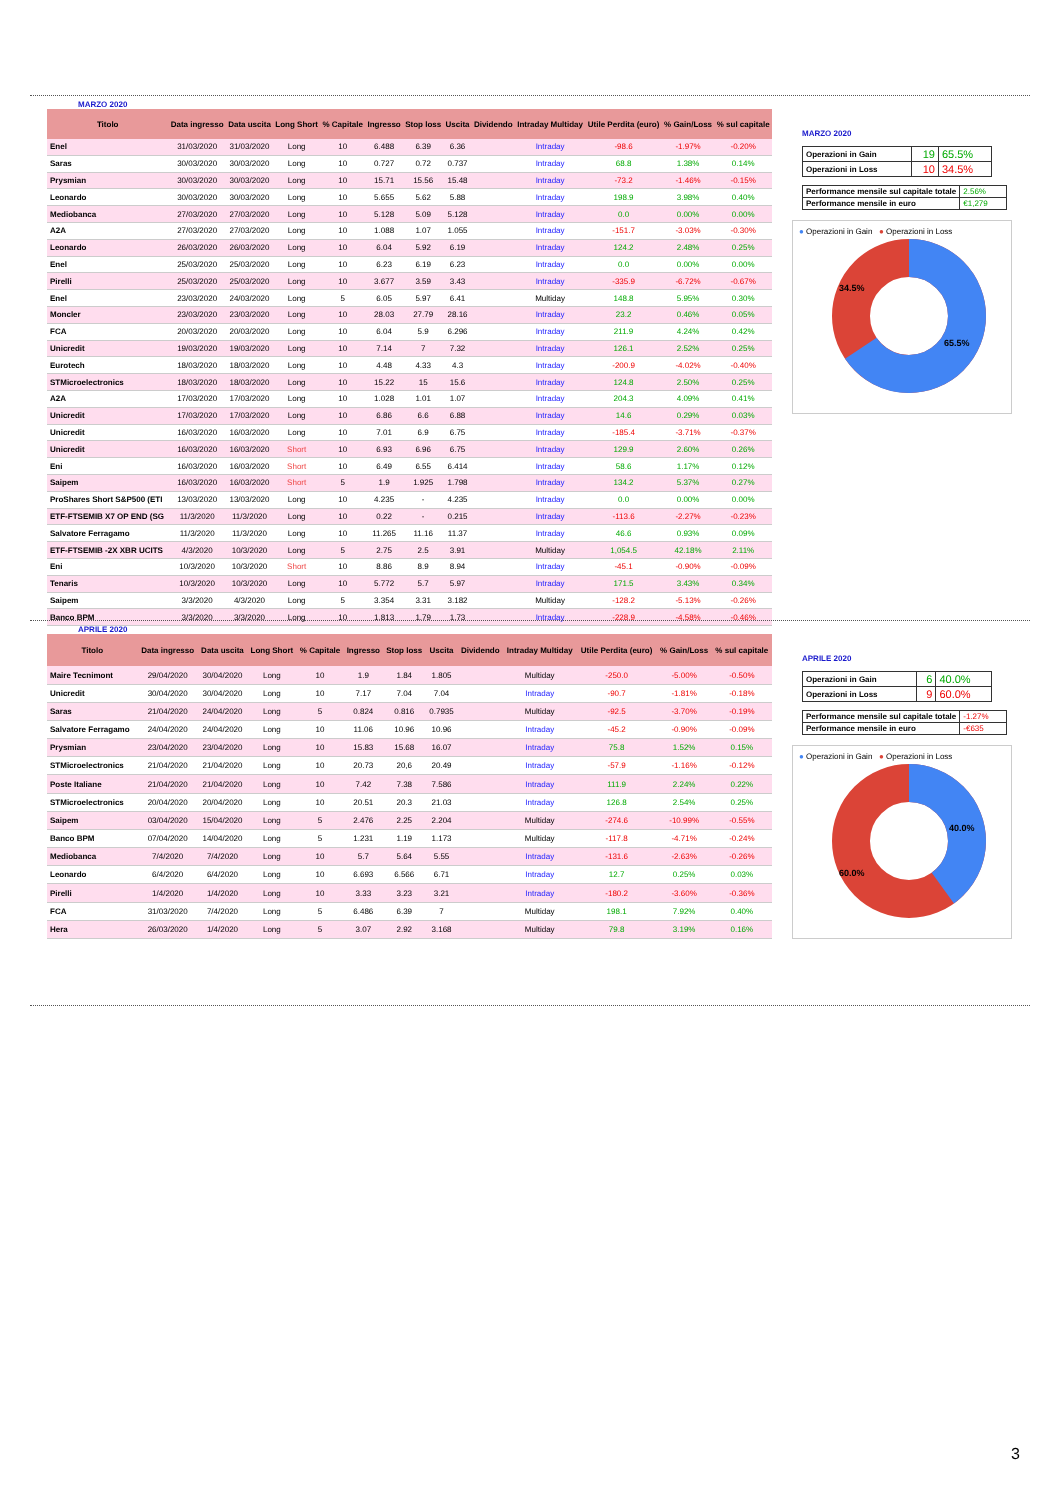MARZO 2020
| Titolo | Data ingresso | Data uscita | Long Short | % Capitale | Ingresso | Stop loss | Uscita | Dividendo | Intraday Multiday | Utile Perdita (euro) | % Gain/Loss | % sul capitale |
| --- | --- | --- | --- | --- | --- | --- | --- | --- | --- | --- | --- | --- |
| Enel | 31/03/2020 | 31/03/2020 | Long | 10 | 6.488 | 6.39 | 6.36 | | Intraday | -98.6 | -1.97% | -0.20% |
| Saras | 30/03/2020 | 30/03/2020 | Long | 10 | 0.727 | 0.72 | 0.737 | | Intraday | 68.8 | 1.38% | 0.14% |
| Prysmian | 30/03/2020 | 30/03/2020 | Long | 10 | 15.71 | 15.56 | 15.48 | | Intraday | -73.2 | -1.46% | -0.15% |
| Leonardo | 30/03/2020 | 30/03/2020 | Long | 10 | 5.655 | 5.62 | 5.88 | | Intraday | 198.9 | 3.98% | 0.40% |
| Mediobanca | 27/03/2020 | 27/03/2020 | Long | 10 | 5.128 | 5.09 | 5.128 | | Intraday | 0.0 | 0.00% | 0.00% |
| A2A | 27/03/2020 | 27/03/2020 | Long | 10 | 1.088 | 1.07 | 1.055 | | Intraday | -151.7 | -3.03% | -0.30% |
| Leonardo | 26/03/2020 | 26/03/2020 | Long | 10 | 6.04 | 5.92 | 6.19 | | Intraday | 124.2 | 2.48% | 0.25% |
| Enel | 25/03/2020 | 25/03/2020 | Long | 10 | 6.23 | 6.19 | 6.23 | | Intraday | 0.0 | 0.00% | 0.00% |
| Pirelli | 25/03/2020 | 25/03/2020 | Long | 10 | 3.677 | 3.59 | 3.43 | | Intraday | -335.9 | -6.72% | -0.67% |
| Enel | 23/03/2020 | 24/03/2020 | Long | 5 | 6.05 | 5.97 | 6.41 | | Multiday | 148.8 | 5.95% | 0.30% |
| Moncler | 23/03/2020 | 23/03/2020 | Long | 10 | 28.03 | 27.79 | 28.16 | | Intraday | 23.2 | 0.46% | 0.05% |
| FCA | 20/03/2020 | 20/03/2020 | Long | 10 | 6.04 | 5.9 | 6.296 | | Intraday | 211.9 | 4.24% | 0.42% |
| Unicredit | 19/03/2020 | 19/03/2020 | Long | 10 | 7.14 | 7 | 7.32 | | Intraday | 126.1 | 2.52% | 0.25% |
| Eurotech | 18/03/2020 | 18/03/2020 | Long | 10 | 4.48 | 4.33 | 4.3 | | Intraday | -200.9 | -4.02% | -0.40% |
| STMicroelectronics | 18/03/2020 | 18/03/2020 | Long | 10 | 15.22 | 15 | 15.6 | | Intraday | 124.8 | 2.50% | 0.25% |
| A2A | 17/03/2020 | 17/03/2020 | Long | 10 | 1.028 | 1.01 | 1.07 | | Intraday | 204.3 | 4.09% | 0.41% |
| Unicredit | 17/03/2020 | 17/03/2020 | Long | 10 | 6.86 | 6.6 | 6.88 | | Intraday | 14.6 | 0.29% | 0.03% |
| Unicredit | 16/03/2020 | 16/03/2020 | Long | 10 | 7.01 | 6.9 | 6.75 | | Intraday | -185.4 | -3.71% | -0.37% |
| Unicredit | 16/03/2020 | 16/03/2020 | Short | 10 | 6.93 | 6.96 | 6.75 | | Intraday | 129.9 | 2.60% | 0.26% |
| Eni | 16/03/2020 | 16/03/2020 | Short | 10 | 6.49 | 6.55 | 6.414 | | Intraday | 58.6 | 1.17% | 0.12% |
| Saipem | 16/03/2020 | 16/03/2020 | Short | 5 | 1.9 | 1.925 | 1.798 | | Intraday | 134.2 | 5.37% | 0.27% |
| ProShares Short S&P500 (ETI | 13/03/2020 | 13/03/2020 | Long | 10 | 4.235 | - | 4.235 | | Intraday | 0.0 | 0.00% | 0.00% |
| ETF-FTSEMIB X7 OP END (SG | 11/3/2020 | 11/3/2020 | Long | 10 | 0.22 | - | 0.215 | | Intraday | -113.6 | -2.27% | -0.23% |
| Salvatore Ferragamo | 11/3/2020 | 11/3/2020 | Long | 10 | 11.265 | 11.16 | 11.37 | | Intraday | 46.6 | 0.93% | 0.09% |
| ETF-FTSEMIB -2X XBR UCITS | 4/3/2020 | 10/3/2020 | Long | 5 | 2.75 | 2.5 | 3.91 | | Multiday | 1,054.5 | 42.18% | 2.11% |
| Eni | 10/3/2020 | 10/3/2020 | Short | 10 | 8.86 | 8.9 | 8.94 | | Intraday | -45.1 | -0.90% | -0.09% |
| Tenaris | 10/3/2020 | 10/3/2020 | Long | 10 | 5.772 | 5.7 | 5.97 | | Intraday | 171.5 | 3.43% | 0.34% |
| Saipem | 3/3/2020 | 4/3/2020 | Long | 5 | 3.354 | 3.31 | 3.182 | | Multiday | -128.2 | -5.13% | -0.26% |
| Banco BPM | 3/3/2020 | 3/3/2020 | Long | 10 | 1.813 | 1.79 | 1.73 | | Intraday | -228.9 | -4.58% | -0.46% |
MARZO 2020
| Operazioni in Gain | 19 | 65.5% |
| Operazioni in Loss | 10 | 34.5% |
| Performance mensile sul capitale totale | 2.56% |
| Performance mensile in euro | €1,279 |
● Operazioni in Gain ● Operazioni in Loss
34.5%
65.5%
APRILE 2020
| Titolo | Data ingresso | Data uscita | Long Short | % Capitale | Ingresso | Stop loss | Uscita | Dividendo | Intraday Multiday | Utile Perdita (euro) | % Gain/Loss | % sul capitale |
| --- | --- | --- | --- | --- | --- | --- | --- | --- | --- | --- | --- | --- |
| Maire Tecnimont | 29/04/2020 | 30/04/2020 | Long | 10 | 1.9 | 1.84 | 1.805 | | Multiday | -250.0 | -5.00% | -0.50% |
| Unicredit | 30/04/2020 | 30/04/2020 | Long | 10 | 7.17 | 7.04 | 7.04 | | Intraday | -90.7 | -1.81% | -0.18% |
| Saras | 21/04/2020 | 24/04/2020 | Long | 5 | 0.824 | 0.816 | 0.7935 | | Multiday | -92.5 | -3.70% | -0.19% |
| Salvatore Ferragamo | 24/04/2020 | 24/04/2020 | Long | 10 | 11.06 | 10.96 | 10.96 | | Intraday | -45.2 | -0.90% | -0.09% |
| Prysmian | 23/04/2020 | 23/04/2020 | Long | 10 | 15.83 | 15.68 | 16.07 | | Intraday | 75.8 | 1.52% | 0.15% |
| STMicroelectronics | 21/04/2020 | 21/04/2020 | Long | 10 | 20.73 | 20,6 | 20.49 | | Intraday | -57.9 | -1.16% | -0.12% |
| Poste Italiane | 21/04/2020 | 21/04/2020 | Long | 10 | 7.42 | 7.38 | 7.586 | | Intraday | 111.9 | 2.24% | 0.22% |
| STMicroelectronics | 20/04/2020 | 20/04/2020 | Long | 10 | 20.51 | 20.3 | 21.03 | | Intraday | 126.8 | 2.54% | 0.25% |
| Saipem | 03/04/2020 | 15/04/2020 | Long | 5 | 2.476 | 2.25 | 2.204 | | Multiday | -274.6 | -10.99% | -0.55% |
| Banco BPM | 07/04/2020 | 14/04/2020 | Long | 5 | 1.231 | 1.19 | 1.173 | | Multiday | -117.8 | -4.71% | -0.24% |
| Mediobanca | 7/4/2020 | 7/4/2020 | Long | 10 | 5.7 | 5.64 | 5.55 | | Intraday | -131.6 | -2.63% | -0.26% |
| Leonardo | 6/4/2020 | 6/4/2020 | Long | 10 | 6.693 | 6.566 | 6.71 | | Intraday | 12.7 | 0.25% | 0.03% |
| Pirelli | 1/4/2020 | 1/4/2020 | Long | 10 | 3.33 | 3.23 | 3.21 | | Intraday | -180.2 | -3.60% | -0.36% |
| FCA | 31/03/2020 | 7/4/2020 | Long | 5 | 6.486 | 6.39 | 7 | | Multiday | 198.1 | 7.92% | 0.40% |
| Hera | 26/03/2020 | 1/4/2020 | Long | 5 | 3.07 | 2.92 | 3.168 | | Multiday | 79.8 | 3.19% | 0.16% |
APRILE 2020
| Operazioni in Gain | 6 | 40.0% |
| Operazioni in Loss | 9 | 60.0% |
| Performance mensile sul capitale totale | -1.27% |
| Performance mensile in euro | -€635 |
● Operazioni in Gain ● Operazioni in Loss
40.0%
60.0%
3